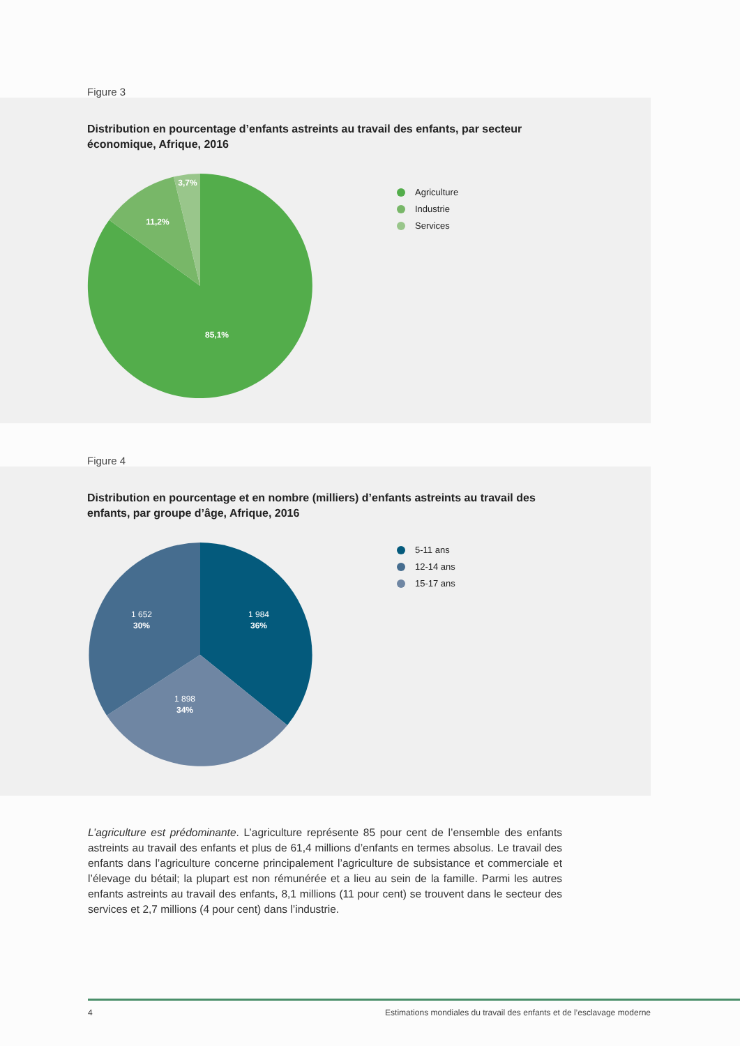Figure 3
Distribution en pourcentage d’enfants astreints au travail des enfants, par secteur économique, Afrique, 2016
85,1%
11,2%
3,7%
Agriculture
Industrie
Services
Figure 4
Distribution en pourcentage et en nombre (milliers) d’enfants astreints au travail des enfants, par groupe d’âge, Afrique, 2016
1 984
36%
1 652
30%
1 898
34%
5-11 ans
12-14 ans
15-17 ans
L’agriculture est prédominante. L’agriculture représente 85 pour cent de l’ensemble des enfants astreints au travail des enfants et plus de 61,4 millions d’enfants en termes absolus. Le travail des enfants dans l’agriculture concerne principalement l’agriculture de subsistance et commerciale et l’élevage du bétail; la plupart est non rémunérée et a lieu au sein de la famille. Parmi les autres enfants astreints au travail des enfants, 8,1 millions (11 pour cent) se trouvent dans le secteur des services et 2,7 millions (4 pour cent) dans l’industrie.
4 Estimations mondiales du travail des enfants et de l’esclavage moderne